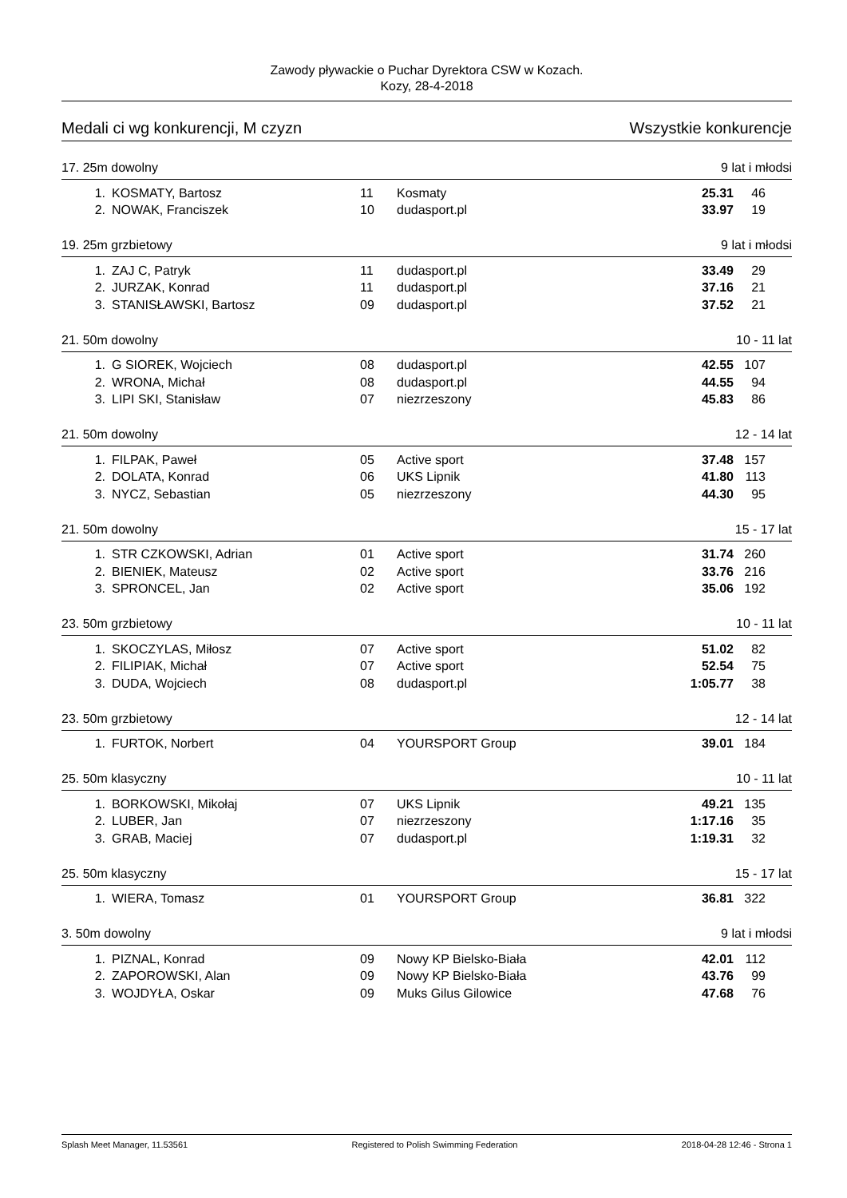Zawody pływackie o Puchar Dyrektora CSW w Kozach.
Kozy, 28-4-2018
Medali ci wg konkurencji, M czyzn Wszystkie konkurencje
17. 25m dowolny 9 lat i młodsi
| 1. | KOSMATY, Bartosz | 11 | Kosmaty | 25.31 | 46 |
| 2. | NOWAK, Franciszek | 10 | dudasport.pl | 33.97 | 19 |
19. 25m grzbietowy 9 lat i młodsi
| 1. | ZAJ C, Patryk | 11 | dudasport.pl | 33.49 | 29 |
| 2. | JURZAK, Konrad | 11 | dudasport.pl | 37.16 | 21 |
| 3. | STANISŁAWSKI, Bartosz | 09 | dudasport.pl | 37.52 | 21 |
21. 50m dowolny 10 - 11 lat
| 1. | G SIOREK, Wojciech | 08 | dudasport.pl | 42.55 | 107 |
| 2. | WRONA, Michał | 08 | dudasport.pl | 44.55 | 94 |
| 3. | LIPI SKI, Stanisław | 07 | niezrzeszony | 45.83 | 86 |
21. 50m dowolny 12 - 14 lat
| 1. | FILPAK, Paweł | 05 | Active sport | 37.48 | 157 |
| 2. | DOLATA, Konrad | 06 | UKS Lipnik | 41.80 | 113 |
| 3. | NYCZ, Sebastian | 05 | niezrzeszony | 44.30 | 95 |
21. 50m dowolny 15 - 17 lat
| 1. | STR CZKOWSKI, Adrian | 01 | Active sport | 31.74 | 260 |
| 2. | BIENIEK, Mateusz | 02 | Active sport | 33.76 | 216 |
| 3. | SPRONCEL, Jan | 02 | Active sport | 35.06 | 192 |
23. 50m grzbietowy 10 - 11 lat
| 1. | SKOCZYLAS, Miłosz | 07 | Active sport | 51.02 | 82 |
| 2. | FILIPIAK, Michał | 07 | Active sport | 52.54 | 75 |
| 3. | DUDA, Wojciech | 08 | dudasport.pl | 1:05.77 | 38 |
23. 50m grzbietowy 12 - 14 lat
| 1. | FURTOK, Norbert | 04 | YOURSPORT Group | 39.01 | 184 |
25. 50m klasyczny 10 - 11 lat
| 1. | BORKOWSKI, Mikołaj | 07 | UKS Lipnik | 49.21 | 135 |
| 2. | LUBER, Jan | 07 | niezrzeszony | 1:17.16 | 35 |
| 3. | GRAB, Maciej | 07 | dudasport.pl | 1:19.31 | 32 |
25. 50m klasyczny 15 - 17 lat
| 1. | WIERA, Tomasz | 01 | YOURSPORT Group | 36.81 | 322 |
3. 50m dowolny 9 lat i młodsi
| 1. | PIZNAL, Konrad | 09 | Nowy KP Bielsko-Biała | 42.01 | 112 |
| 2. | ZAPOROWSKI, Alan | 09 | Nowy KP Bielsko-Biała | 43.76 | 99 |
| 3. | WOJDYŁA, Oskar | 09 | Muks Gilus Gilowice | 47.68 | 76 |
Splash Meet Manager, 11.53561 Registered to Polish Swimming Federation 2018-04-28 12:46 - Strona 1